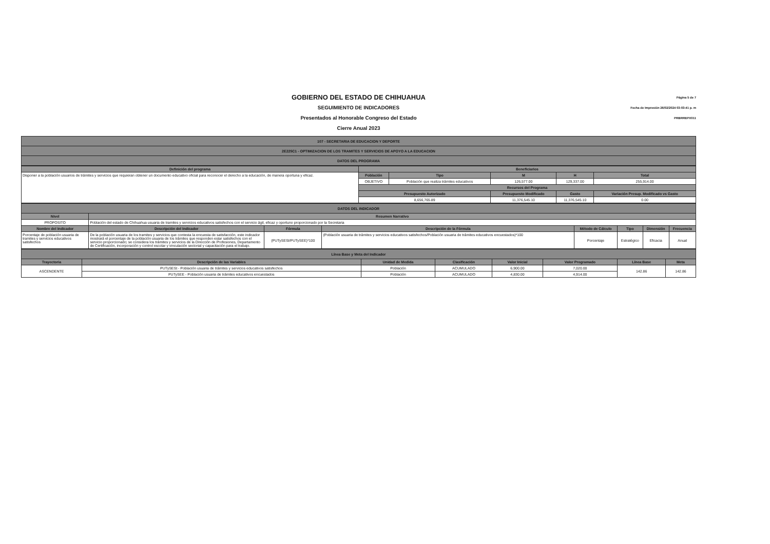GOBIERNO DEL ESTADO DE CHIHUAHUA
SEGUIMIENTO DE INDICADORES
Presentados al Honorable Congreso del Estado
Cierre Anual 2023
Página 5 de 7
Fecha de Impresión 26/02/2024 03:03:41 p. m
PRBRREPX011
| 107 - SECRETARIA DE EDUCACION Y DEPORTE |
| 2E225C1 - OPTIMIZACION DE LOS TRAMITES Y SERVICIOS DE APOYO A LA EDUCACION |
| DATOS DEL PROGRAMA |
| Definición del programa | Beneficiarios | | | | |
| --- | --- | --- | --- | --- | --- |
| Disponer a la población usuarios de trámites y servicios que requieran obtener un documento educativo oficial para reconocer el derecho a la educación, de manera oportuna y eficaz. | Población | Tipo | M | H | Total |
| | OBJETIVO | Población que realiza trámites educativos | 126,577.00 | 129,337.00 | 255,914.00 |
| | Recursos del Programa | | | | |
| | Presupuesto Autorizado | | Presupuesto Modificado | Gasto | Variación Presup. Modificado vs Gasto |
| | 8,656,765.89 | | 11,376,545.10 | 11,376,545.10 | 0.00 |
| DATOS DEL INDICADOR | | | | | | | |
| Nivel | Resumen Narrativo | | | | | | |
| PROPOSITO | Población del estado de Chihuahua usuaria de tramites y servicios educativos satisfechos con el servicio ágil, eficaz y oportuno proporcionado por la Secretaria | | | | | | |
| Nombre del Indicador | Descripción del Indicador | Fórmula | Descripción de la Fórmula | Método de Cálculo | Tipo | Dimensión | Frecuencia |
| Porcentaje de población usuaria de tramites y servicios educativos satisfechos | De la población usuaria de los tramites y servicios que contesta la encuesta de satisfacción, este indicador mostrará el porcentaje de la población usuaria de los trámites que responden estar satisfechos con el servicio proporcionado; se considera los trámites y servicios de la Dirección de Profesiones, Departamento de Certificación, incorporación y control escolar y vinculación sectorial y capacitación para el trabajo. | (PUTySESt/PUTySEE)*100 | (Población usuaria de trámites y servicios educativos satisfechos/Población usuaria de trámites educativos encuestados)*100 | Porcentaje | Estratégico | Eficacia | Anual |
| Línea Base y Meta del Indicador | | | | | | | |
| Trayectoria | Descripción de las Variables | Unidad de Medida | Clasificación | Valor Inicial | Valor Programado | Línea Base | Meta |
| ASCENDENTE | PUTySESt - Población usuaria de trámites y servicios educativos satisfechos | Población | ACUMULADO | 6,900.00 | 7,020.00 | 142.86 | 142.86 |
| | PUTySEE - Población usuaria de trámites educativos encuestados | Población | ACUMULADO | 4,830.00 | 4,914.00 | | |